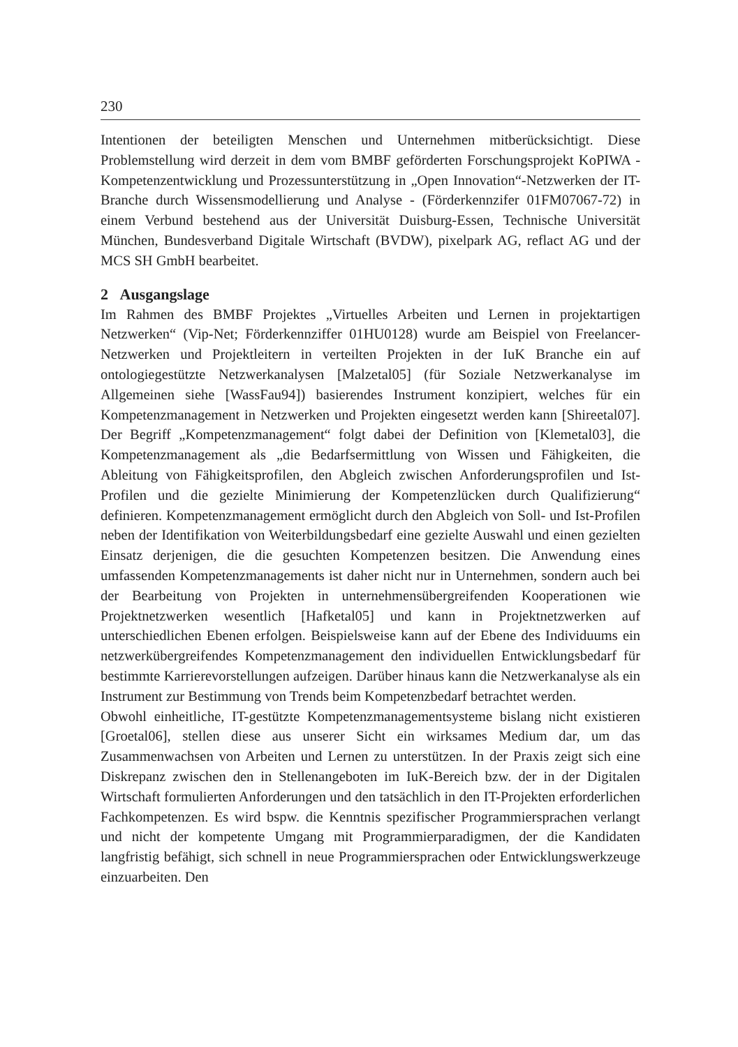230
Intentionen der beteiligten Menschen und Unternehmen mitberücksichtigt. Diese Problemstellung wird derzeit in dem vom BMBF geförderten Forschungsprojekt KoPIWA - Kompetenzentwicklung und Prozessunterstützung in „Open Innovation“-Netzwerken der IT-Branche durch Wissensmodellierung und Analyse - (Förderkennzifer 01FM07067-72) in einem Verbund bestehend aus der Universität Duisburg-Essen, Technische Universität München, Bundesverband Digitale Wirtschaft (BVDW), pixelpark AG, reflact AG und der MCS SH GmbH bearbeitet.
2 Ausgangslage
Im Rahmen des BMBF Projektes „Virtuelles Arbeiten und Lernen in projektartigen Netzwerken“ (Vip-Net; Förderkennziffer 01HU0128) wurde am Beispiel von Freelancer-Netzwerken und Projektleitern in verteilten Projekten in der IuK Branche ein auf ontologiegestützte Netzwerkanalysen [Malzetal05] (für Soziale Netzwerkanalyse im Allgemeinen siehe [WassFau94]) basierendes Instrument konzipiert, welches für ein Kompetenzmanagement in Netzwerken und Projekten eingesetzt werden kann [Shireetal07]. Der Begriff „Kompetenzmanagement“ folgt dabei der Definition von [Klemetal03], die Kompetenzmanagement als „die Bedarfsermittlung von Wissen und Fähigkeiten, die Ableitung von Fähigkeitsprofilen, den Abgleich zwischen Anforderungsprofilen und Ist-Profilen und die gezielte Minimierung der Kompetenzlücken durch Qualifizierung“ definieren. Kompetenzmanagement ermöglicht durch den Abgleich von Soll- und Ist-Profilen neben der Identifikation von Weiterbildungsbedarf eine gezielte Auswahl und einen gezielten Einsatz derjenigen, die die gesuchten Kompetenzen besitzen. Die Anwendung eines umfassenden Kompetenzmanagements ist daher nicht nur in Unternehmen, sondern auch bei der Bearbeitung von Projekten in unternehmensübergreifenden Kooperationen wie Projektnetzwerken wesentlich [Hafketal05] und kann in Projektnetzwerken auf unterschiedlichen Ebenen erfolgen. Beispielsweise kann auf der Ebene des Individuums ein netzwerkübergreifendes Kompetenzmanagement den individuellen Entwicklungsbedarf für bestimmte Karrierevorstellungen aufzeigen. Darüber hinaus kann die Netzwerkanalyse als ein Instrument zur Bestimmung von Trends beim Kompetenzbedarf betrachtet werden.
Obwohl einheitliche, IT-gestützte Kompetenzmanagementsysteme bislang nicht existieren [Groetal06], stellen diese aus unserer Sicht ein wirksames Medium dar, um das Zusammenwachsen von Arbeiten und Lernen zu unterstützen. In der Praxis zeigt sich eine Diskrepanz zwischen den in Stellenangeboten im IuK-Bereich bzw. der in der Digitalen Wirtschaft formulierten Anforderungen und den tatsächlich in den IT-Projekten erforderlichen Fachkompetenzen. Es wird bspw. die Kenntnis spezifischer Programmiersprachen verlangt und nicht der kompetente Umgang mit Programmierparadigmen, der die Kandidaten langfristig befähigt, sich schnell in neue Programmiersprachen oder Entwicklungswerkzeuge einzuarbeiten. Den